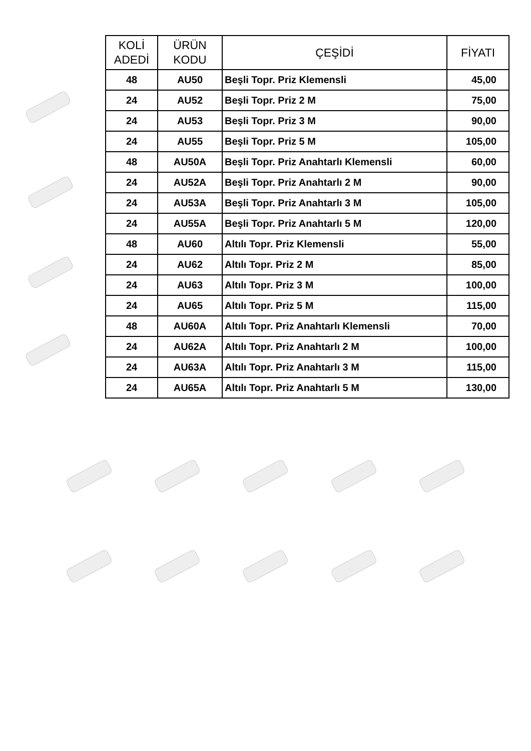| KOLİ ADEDİ | ÜRÜN KODU | ÇEŞİDİ | FİYATI |
| --- | --- | --- | --- |
| 48 | AU50 | Beşli Topr. Priz Klemensli | 45,00 |
| 24 | AU52 | Beşli Topr. Priz 2 M | 75,00 |
| 24 | AU53 | Beşli Topr. Priz 3 M | 90,00 |
| 24 | AU55 | Beşli Topr. Priz 5 M | 105,00 |
| 48 | AU50A | Beşli Topr. Priz Anahtarlı Klemensli | 60,00 |
| 24 | AU52A | Beşli Topr. Priz Anahtarlı 2 M | 90,00 |
| 24 | AU53A | Beşli Topr. Priz Anahtarlı 3 M | 105,00 |
| 24 | AU55A | Beşli Topr. Priz Anahtarlı 5 M | 120,00 |
| 48 | AU60 | Altılı Topr. Priz Klemensli | 55,00 |
| 24 | AU62 | Altılı Topr. Priz 2 M | 85,00 |
| 24 | AU63 | Altılı Topr. Priz 3 M | 100,00 |
| 24 | AU65 | Altılı Topr. Priz 5 M | 115,00 |
| 48 | AU60A | Altılı Topr. Priz Anahtarlı Klemensli | 70,00 |
| 24 | AU62A | Altılı Topr. Priz Anahtarlı 2 M | 100,00 |
| 24 | AU63A | Altılı Topr. Priz Anahtarlı 3 M | 115,00 |
| 24 | AU65A | Altılı Topr. Priz Anahtarlı 5 M | 130,00 |